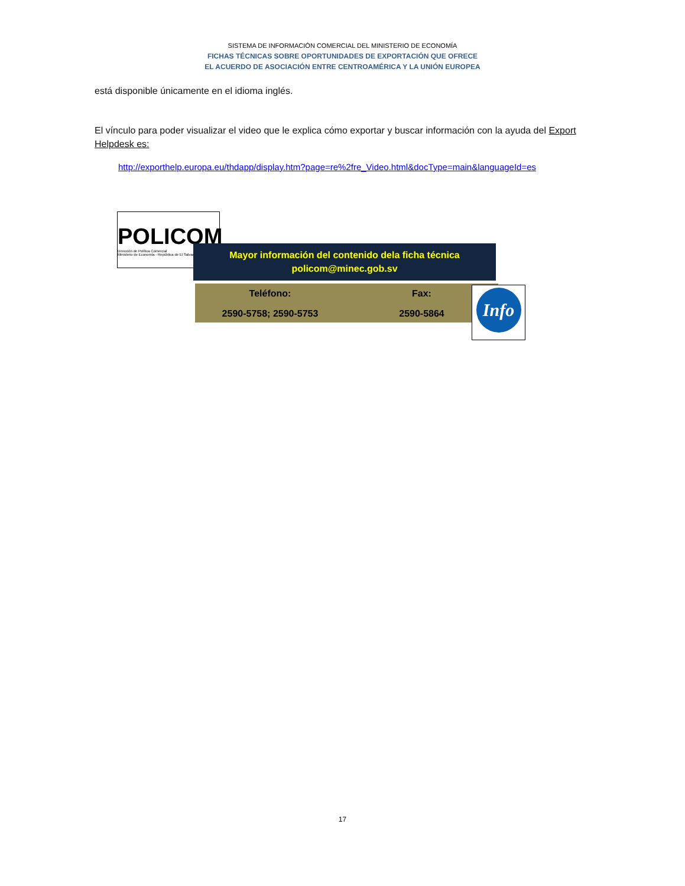SISTEMA DE INFORMACIÓN COMERCIAL DEL MINISTERIO DE ECONOMÍA
FICHAS TÉCNICAS SOBRE OPORTUNIDADES DE EXPORTACIÓN QUE OFRECE
EL ACUERDO DE ASOCIACIÓN ENTRE CENTROAMÉRICA Y LA UNIÓN EUROPEA
está disponible únicamente en el idioma inglés.
El vínculo para poder visualizar el video que le explica cómo exportar y buscar información con la ayuda del Export Helpdesk es:
http://exporthelp.europa.eu/thdapp/display.htm?page=re%2fre_Video.html&docType=main&languageId=es
POLICOM
Dirección de Política Comercial
Ministerio de Economía - República de El Salvador
Mayor información del contenido dela ficha técnica
policom@minec.gob.sv
Teléfono:
2590-5758; 2590-5753
Fax:
2590-5864
Info
17